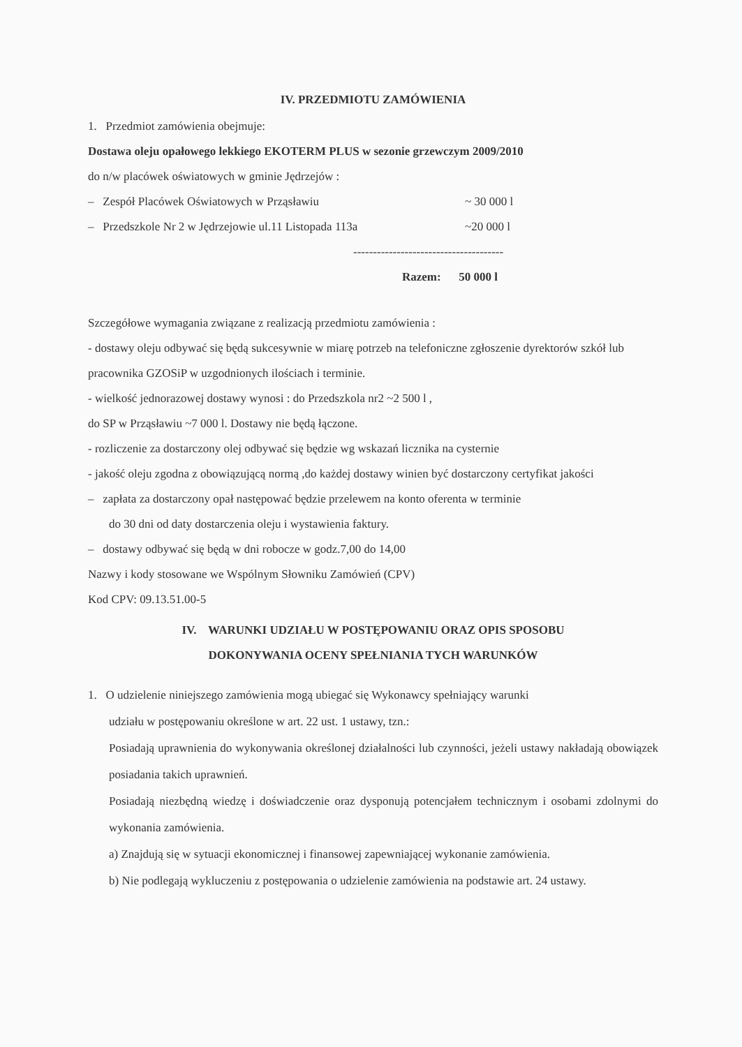IV. PRZEDMIOTU ZAMÓWIENIA
1. Przedmiot zamówienia obejmuje:
Dostawa oleju opałowego lekkiego EKOTERM PLUS w sezonie grzewczym 2009/2010
do n/w placówek oświatowych w gminie Jędrzejów :
– Zespół Placówek Oświatowych w Prząsławiu ~ 30 000 l
– Przedszkole Nr 2 w Jędrzejowie ul.11 Listopada 113a ~20 000 l
--------------------------------------
Razem: 50 000 l
Szczegółowe wymagania związane z realizacją przedmiotu zamówienia :
- dostawy oleju odbywać się będą sukcesywnie w miarę potrzeb na telefoniczne zgłoszenie dyrektorów szkół lub pracownika GZOSiP w uzgodnionych ilościach i terminie.
- wielkość jednorazowej dostawy wynosi : do Przedszkola nr2 ~2 500 l ,
do SP w Prząsławiu ~7 000 l. Dostawy nie będą łączone.
- rozliczenie za dostarczony olej odbywać się będzie wg wskazań licznika na cysternie
- jakość oleju zgodna z obowiązującą normą ,do każdej dostawy winien być dostarczony certyfikat jakości
– zapłata za dostarczony opał następować będzie przelewem na konto oferenta w terminie
do 30 dni od daty dostarczenia oleju i wystawienia faktury.
– dostawy odbywać się będą w dni robocze w godz.7,00 do 14,00
Nazwy i kody stosowane we Wspólnym Słowniku Zamówień (CPV)
Kod CPV: 09.13.51.00-5
IV. WARUNKI UDZIAŁU W POSTĘPOWANIU ORAZ OPIS SPOSOBU
DOKONYWANIA OCENY SPEŁNIANIA TYCH WARUNKÓW
1. O udzielenie niniejszego zamówienia mogą ubiegać się Wykonawcy spełniający warunki
udziału w postępowaniu określone w art. 22 ust. 1 ustawy, tzn.:
Posiadają uprawnienia do wykonywania określonej działalności lub czynności, jeżeli ustawy nakładają obowiązek posiadania takich uprawnień.
Posiadają niezbędną wiedzę i doświadczenie oraz dysponują potencjałem technicznym i osobami zdolnymi do wykonania zamówienia.
a) Znajdują się w sytuacji ekonomicznej i finansowej zapewniającej wykonanie zamówienia.
b) Nie podlegają wykluczeniu z postępowania o udzielenie zamówienia na podstawie art. 24 ustawy.